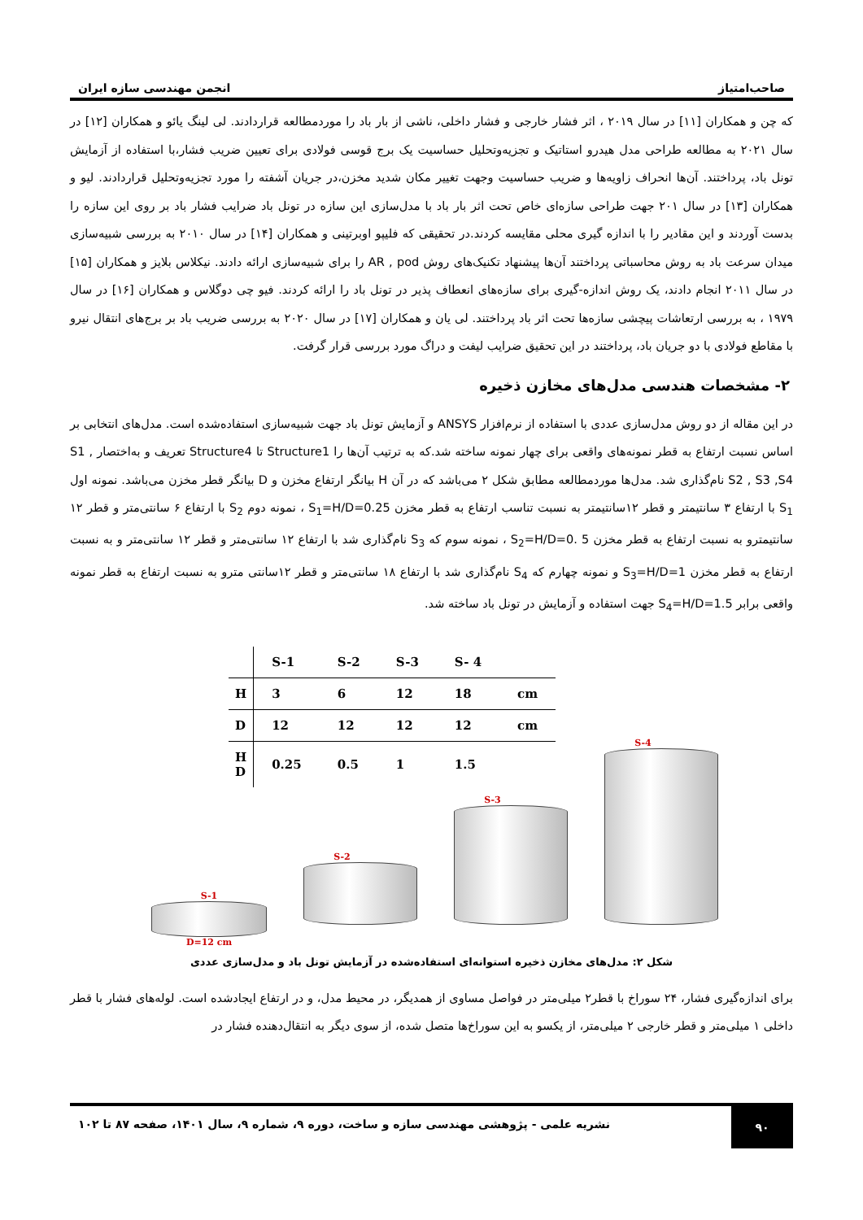صاحب‌امتیاز انجمن مهندسی سازه ایران
که چن و همکاران [۱۱] در سال ۲۰۱۹ ، اثر فشار خارجی و فشار داخلی، ناشی از بار باد را موردمطالعه قراردادند. لی لینگ یائو و همکاران [۱۲] در سال ۲۰۲۱ به مطالعه طراحی مدل هیدرو استاتیک و تجزیه‌وتحلیل حساسیت یک برج قوسی فولادی برای تعیین ضریب فشار،با استفاده از آزمایش تونل باد، پرداختند. آن‌ها انحراف زاویه‌ها و ضریب حساسیت وجهت تغییر مکان شدید مخزن،در جریان آشفته را مورد تجزیه‌وتحلیل قراردادند. لیو و همکاران [۱۳] در سال ۲۰۱ جهت طراحی سازه‌ای خاص تحت اثر بار باد با مدل‌سازی این سازه در تونل باد ضرایب فشار باد بر روی این سازه را بدست آوردند و این مقادیر را با اندازه گیری محلی مقایسه کردند.در تحقیقی که فلیپو اوبرتینی و همکاران [۱۴] در سال ۲۰۱۰ به بررسی شبیه‌سازی میدان سرعت باد به روش محاسباتی پرداختند آن‌ها پیشنهاد تکنیک‌های روش AR , pod را برای شبیه‌سازی ارائه دادند. نیکلاس بلایز و همکاران [۱۵] در سال ۲۰۱۱ انجام دادند، یک روش اندازه-گیری برای سازه‌های انعطاف پذیر در تونل باد را ارائه کردند. فیو چی دوگلاس و همکاران [۱۶] در سال ۱۹۷۹ ، به بررسی ارتعاشات پیچشی سازه‌ها تحت اثر باد پرداختند. لی یان و همکاران [۱۷] در سال ۲۰۲۰ به بررسی ضریب باد بر برج‌های انتقال نیرو با مقاطع فولادی با دو جریان باد، پرداختند در این تحقیق ضرایب لیفت و دراگ مورد بررسی قرار گرفت.
۲- مشخصات هندسی مدل‌های مخازن ذخیره
در این مقاله از دو روش مدل‌سازی عددی با استفاده از نرم‌افزار ANSYS و آزمایش تونل باد جهت شبیه‌سازی استفاده‌شده است. مدل‌های انتخابی بر اساس نسبت ارتفاع به قطر نمونه‌های واقعی برای چهار نمونه ساخته شد.که به ترتیب آن‌ها را Structure1 تا Structure4 تعریف و به‌اختصار S1 , S2 , S3 ,S4 نام‌گذاری شد. مدل‌ها موردمطالعه مطابق شکل ۲ می‌باشد که در آن H بیانگر ارتفاع مخزن و D بیانگر قطر مخزن می‌باشد. نمونه اول S<sub>1</sub> با ارتفاع ۳ سانتیمتر و قطر ۱۲سانتیمتر به نسبت تناسب ارتفاع به قطر مخزن S<sub>1</sub>=H/D=0.25 ، نمونه دوم S<sub>2</sub> با ارتفاع ۶ سانتی‌متر و قطر ۱۲ سانتیمترو به نسبت ارتفاع به قطر مخزن S<sub>2</sub>=H/D=0. 5 ، نمونه سوم که S<sub>3</sub> نام‌گذاری شد با ارتفاع ۱۲ سانتی‌متر و قطر ۱۲ سانتی‌متر و به نسبت ارتفاع به قطر مخزن S<sub>3</sub>=H/D=1 و نمونه چهارم که S<sub>4</sub> نام‌گذاری شد با ارتفاع ۱۸ سانتی‌متر و قطر ۱۲سانتی مترو به نسبت ارتفاع به قطر نمونه واقعی برابر S<sub>4</sub>=H/D=1.5 جهت استفاده و آزمایش در تونل باد ساخته شد.
| | S-1 | S-2 | S-3 | S- 4 | |
| --- | --- | --- | --- | --- | --- |
| H | 3 | 6 | 12 | 18 | cm |
| D | 12 | 12 | 12 | 12 | cm |
| H D | 0.25 | 0.5 | 1 | 1.5 | |
S-1
D=12 cm
S-2
S-3
S-4
شکل ۲: مدل‌های مخازن ذخیره استوانه‌ای استفاده‌شده در آزمایش تونل باد و مدل‌سازی عددی
برای اندازه‌گیری فشار، ۲۴ سوراخ با قطر۲ میلی‌متر در فواصل مساوی از همدیگر، در محیط مدل، و در ارتفاع ایجادشده است. لوله‌های فشار با قطر داخلی ۱ میلی‌متر و قطر خارجی ۲ میلی‌متر، از یکسو به این سوراخ‌ها متصل شده، از سوی دیگر به انتقال‌دهنده فشار در
۹۰
نشریه علمی - پژوهشی مهندسی سازه و ساخت، دوره ۹، شماره ۹، سال ۱۴۰۱، صفحه ۸۷ تا ۱۰۲